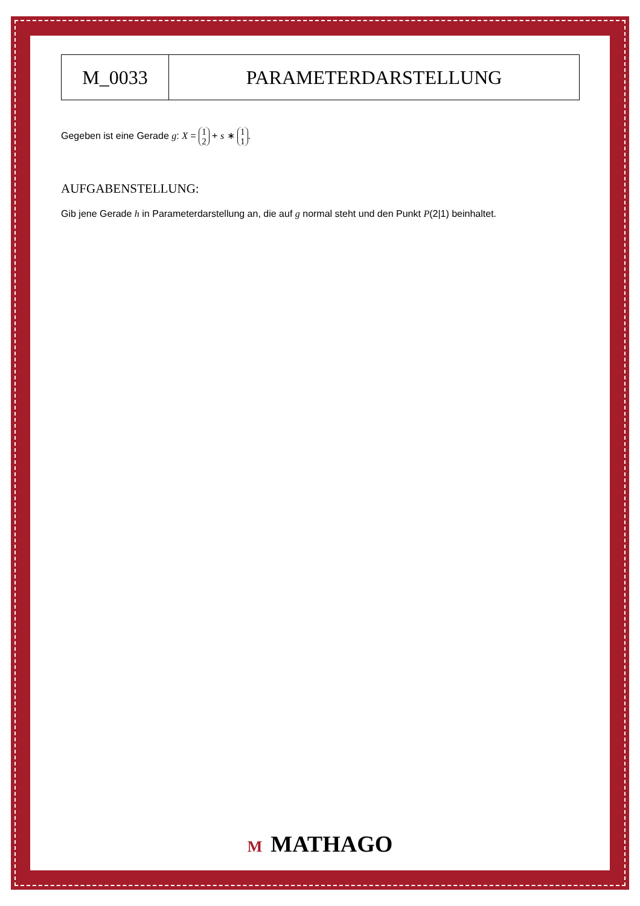| M_0033 | PARAMETERDARSTELLUNG |
Gegeben ist eine Gerade g: X = 1 2 + s ∗ 1 1.
AUFGABENSTELLUNG:
Gib jene Gerade h in Parameterdarstellung an, die auf g normal steht und den Punkt P(2|1) beinhaltet.
M MATHAGO